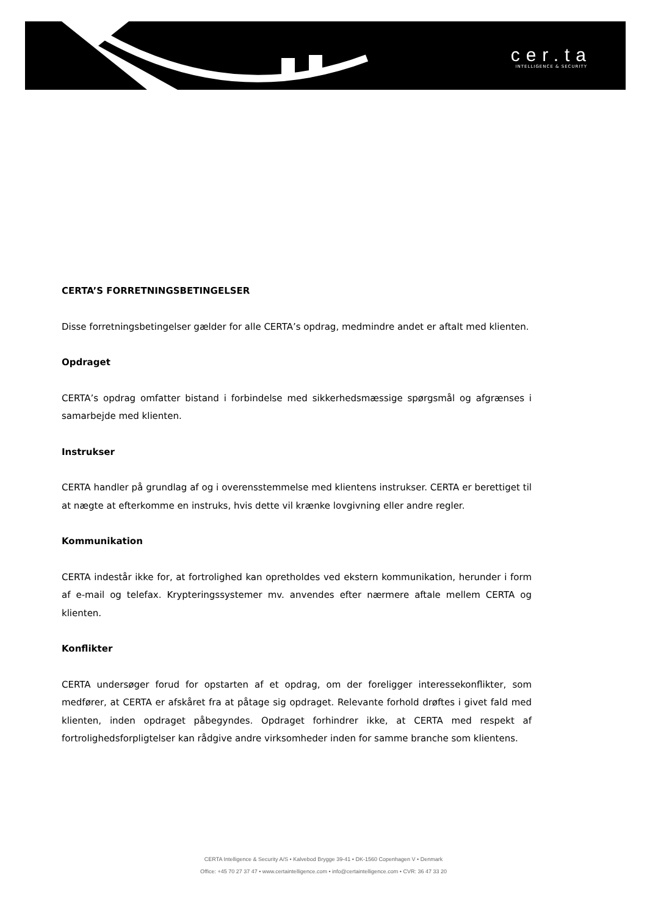cer.ta
INTELLIGENCE & SECURITY
CERTA’S FORRETNINGSBETINGELSER
Disse forretningsbetingelser gælder for alle CERTA’s opdrag, medmindre andet er aftalt med klienten.
Opdraget
CERTA’s opdrag omfatter bistand i forbindelse med sikkerhedsmæssige spørgsmål og afgrænses i samarbejde med klienten.
Instrukser
CERTA handler på grundlag af og i overensstemmelse med klientens instrukser. CERTA er berettiget til at nægte at efterkomme en instruks, hvis dette vil krænke lovgivning eller andre regler.
Kommunikation
CERTA indestår ikke for, at fortrolighed kan opretholdes ved ekstern kommunikation, herunder i form af e-mail og telefax. Krypteringssystemer mv. anvendes efter nærmere aftale mellem CERTA og klienten.
Konflikter
CERTA undersøger forud for opstarten af et opdrag, om der foreligger interessekonflikter, som medfører, at CERTA er afskåret fra at påtage sig opdraget. Relevante forhold drøftes i givet fald med klienten, inden opdraget påbegyndes. Opdraget forhindrer ikke, at CERTA med respekt af fortrolighedsforpligtelser kan rådgive andre virksomheder inden for samme branche som klientens.
CERTA Intelligence & Security A/S • Kalvebod Brygge 39-41 • DK-1560 Copenhagen V • Denmark
Office: +45 70 27 37 47 • www.certaintelligence.com • info@certaintelligence.com • CVR: 36 47 33 20